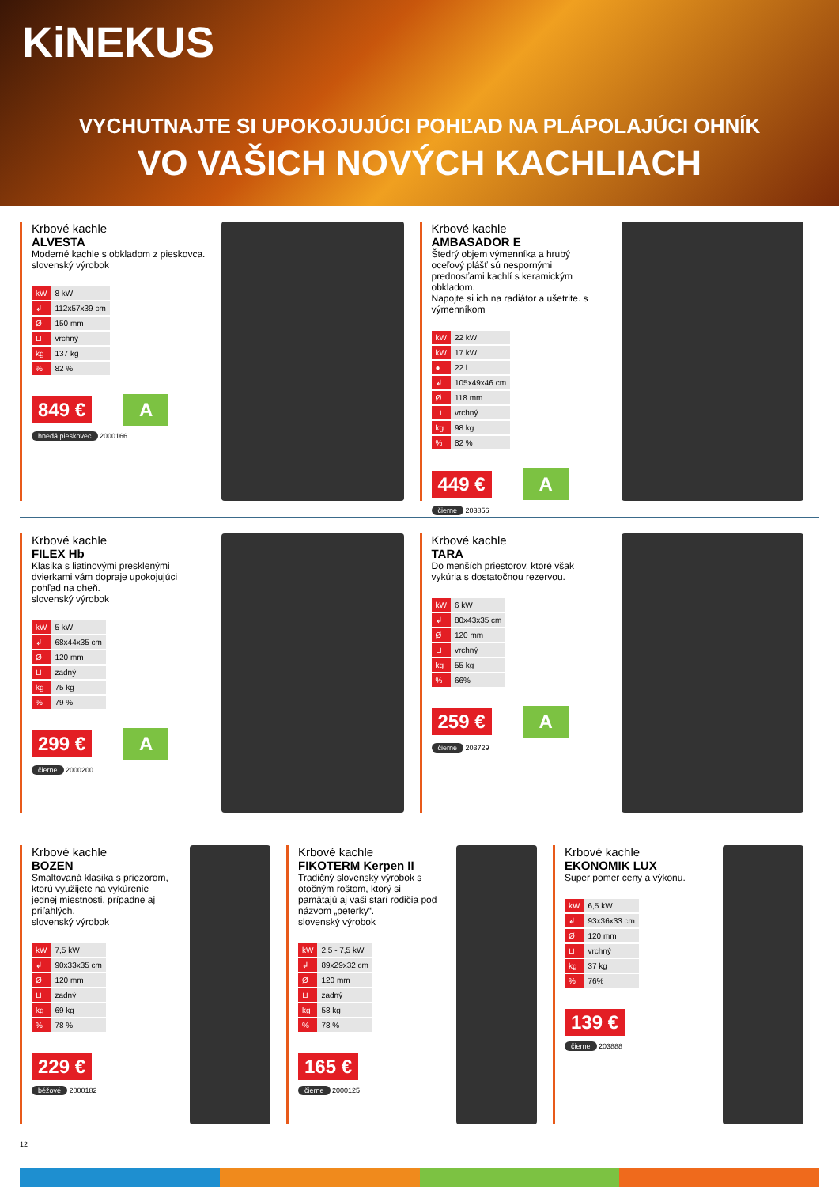KiNEKUS
VYCHUTNAJTE SI UPOKOJUJÚCI POHĽAD NA PLÁPOLAJÚCI OHNÍK
VO VAŠICH NOVÝCH KACHLIACH
Krbové kachle
ALVESTA
Moderné kachle s obkladom z pieskovca.
slovenský výrobok
| kW | 8 kW |
| ↲ | 112x57x39 cm |
| Ø | 150 mm |
| ⊔ | vrchný |
| kg | 137 kg |
| % | 82 % |
849 €
A
hnedá pieskovec 2000166
Krbové kachle
AMBASADOR E
Štedrý objem výmenníka a hrubý oceľový plášť sú nespornými prednosťami kachlí s keramickým obkladom.
Napojte si ich na radiátor a ušetrite. s výmenníkom
| kW | 22 kW |
| kW | 17 kW |
| ● | 22 l |
| ↲ | 105x49x46 cm |
| Ø | 118 mm |
| ⊔ | vrchný |
| kg | 98 kg |
| % | 82 % |
449 €
A
čierne 203856
Krbové kachle
FILEX Hb
Klasika s liatinovými presklenými dvierkami vám dopraje upokojujúci pohľad na oheň.
slovenský výrobok
| kW | 5 kW |
| ↲ | 68x44x35 cm |
| Ø | 120 mm |
| ⊔ | zadný |
| kg | 75 kg |
| % | 79 % |
299 €
A
čierne 2000200
Krbové kachle
TARA
Do menších priestorov, ktoré však vykúria s dostatočnou rezervou.
| kW | 6 kW |
| ↲ | 80x43x35 cm |
| Ø | 120 mm |
| ⊔ | vrchný |
| kg | 55 kg |
| % | 66% |
259 €
A
čierne 203729
Krbové kachle
BOZEN
Smaltovaná klasika s priezorom, ktorú využijete na vykúrenie jednej miestnosti, prípadne aj priľahlých.
slovenský výrobok
| kW | 7,5 kW |
| ↲ | 90x33x35 cm |
| Ø | 120 mm |
| ⊔ | zadný |
| kg | 69 kg |
| % | 78 % |
229 €
béžové 2000182
Krbové kachle
FIKOTERM Kerpen II
Tradičný slovenský výrobok s otočným roštom, ktorý si pamätajú aj vaši starí rodičia pod názvom „peterky“.
slovenský výrobok
| kW | 2,5 - 7,5 kW |
| ↲ | 89x29x32 cm |
| Ø | 120 mm |
| ⊔ | zadný |
| kg | 58 kg |
| % | 78 % |
165 €
čierne 2000125
Krbové kachle
EKONOMIK LUX
Super pomer ceny a výkonu.
| kW | 6,5 kW |
| ↲ | 93x36x33 cm |
| Ø | 120 mm |
| ⊔ | vrchný |
| kg | 37 kg |
| % | 76% |
139 €
čierne 203888
12